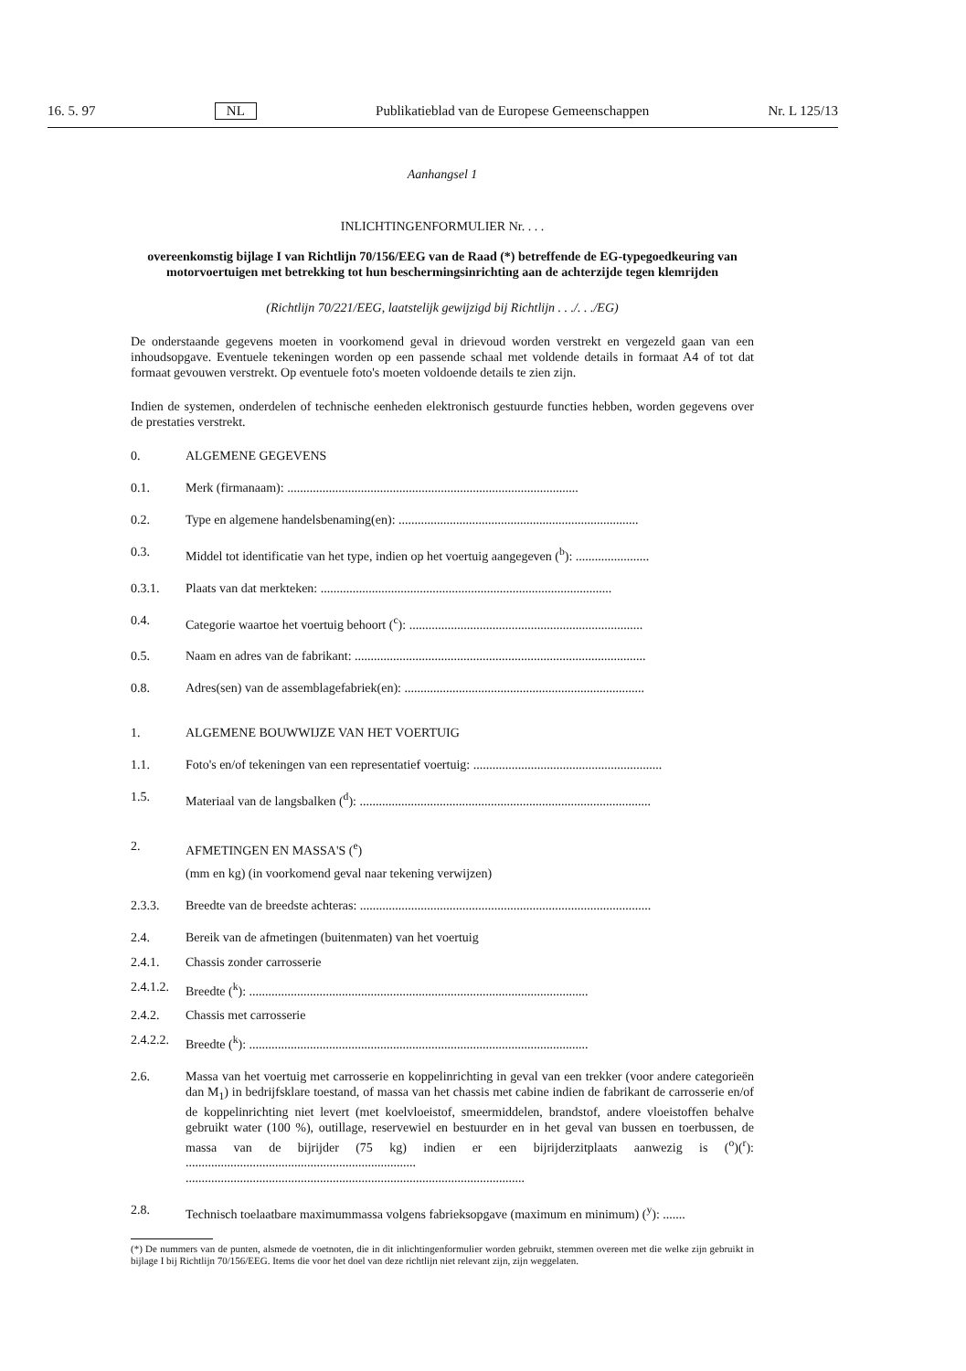16. 5. 97 NL Publikatieblad van de Europese Gemeenschappen Nr. L 125/13
Aanhangsel 1
INLICHTINGENFORMULIER Nr. . . .
overeenkomstig bijlage I van Richtlijn 70/156/EEG van de Raad (*) betreffende de EG-typegoedkeuring van motorvoertuigen met betrekking tot hun beschermingsinrichting aan de achterzijde tegen klemrijden
(Richtlijn 70/221/EEG, laatstelijk gewijzigd bij Richtlijn . . ./. . ./EG)
De onderstaande gegevens moeten in voorkomend geval in drievoud worden verstrekt en vergezeld gaan van een inhoudsopgave. Eventuele tekeningen worden op een passende schaal met voldende details in formaat A4 of tot dat formaat gevouwen verstrekt. Op eventuele foto's moeten voldoende details te zien zijn.
Indien de systemen, onderdelen of technische eenheden elektronisch gestuurde functies hebben, worden gegevens over de prestaties verstrekt.
0. ALGEMENE GEGEVENS
0.1. Merk (firmanaam): ...........................................................................................
0.2. Type en algemene handelsbenaming(en): ...........................................................................
0.3. Middel tot identificatie van het type, indien op het voertuig aangegeven (<sup>b</sup>): .......................
0.3.1. Plaats van dat merkteken: ...........................................................................................
0.4. Categorie waartoe het voertuig behoort (<sup>c</sup>): .........................................................................
0.5. Naam en adres van de fabrikant: ...........................................................................................
0.8. Adres(sen) van de assemblagefabriek(en): ...........................................................................
1. ALGEMENE BOUWWIJZE VAN HET VOERTUIG
1.1. Foto's en/of tekeningen van een representatief voertuig: ...........................................................
1.5. Materiaal van de langsbalken (<sup>d</sup>): ...........................................................................................
2. AFMETINGEN EN MASSA'S (<sup>e</sup>)
(mm en kg) (in voorkomend geval naar tekening verwijzen)
2.3.3. Breedte van de breedste achteras: ...........................................................................................
2.4. Bereik van de afmetingen (buitenmaten) van het voertuig
2.4.1. Chassis zonder carrosserie
2.4.1.2. Breedte (<sup>k</sup>): ..........................................................................................................
2.4.2. Chassis met carrosserie
2.4.2.2. Breedte (<sup>k</sup>): ..........................................................................................................
2.6. Massa van het voertuig met carrosserie en koppelinrichting in geval van een trekker (voor andere categorieën dan M<sub>1</sub>) in bedrijfsklare toestand, of massa van het chassis met cabine indien de fabrikant de carrosserie en/of de koppelinrichting niet levert (met koelvloeistof, smeermiddelen, brandstof, andere vloeistoffen behalve gebruikt water (100 %), outillage, reservewiel en bestuurder en in het geval van bussen en toerbussen, de massa van de bijrijder (75 kg) indien er een bijrijderzitplaats aanwezig is (<sup>o</sup>)(<sup>r</sup>): ........................................................................
..........................................................................................................
2.8. Technisch toelaatbare maximummassa volgens fabrieksopgave (maximum en minimum) (<sup>y</sup>): .......
(*) De nummers van de punten, alsmede de voetnoten, die in dit inlichtingenformulier worden gebruikt, stemmen overeen met die welke zijn gebruikt in bijlage I bij Richtlijn 70/156/EEG. Items die voor het doel van deze richtlijn niet relevant zijn, zijn weggelaten.